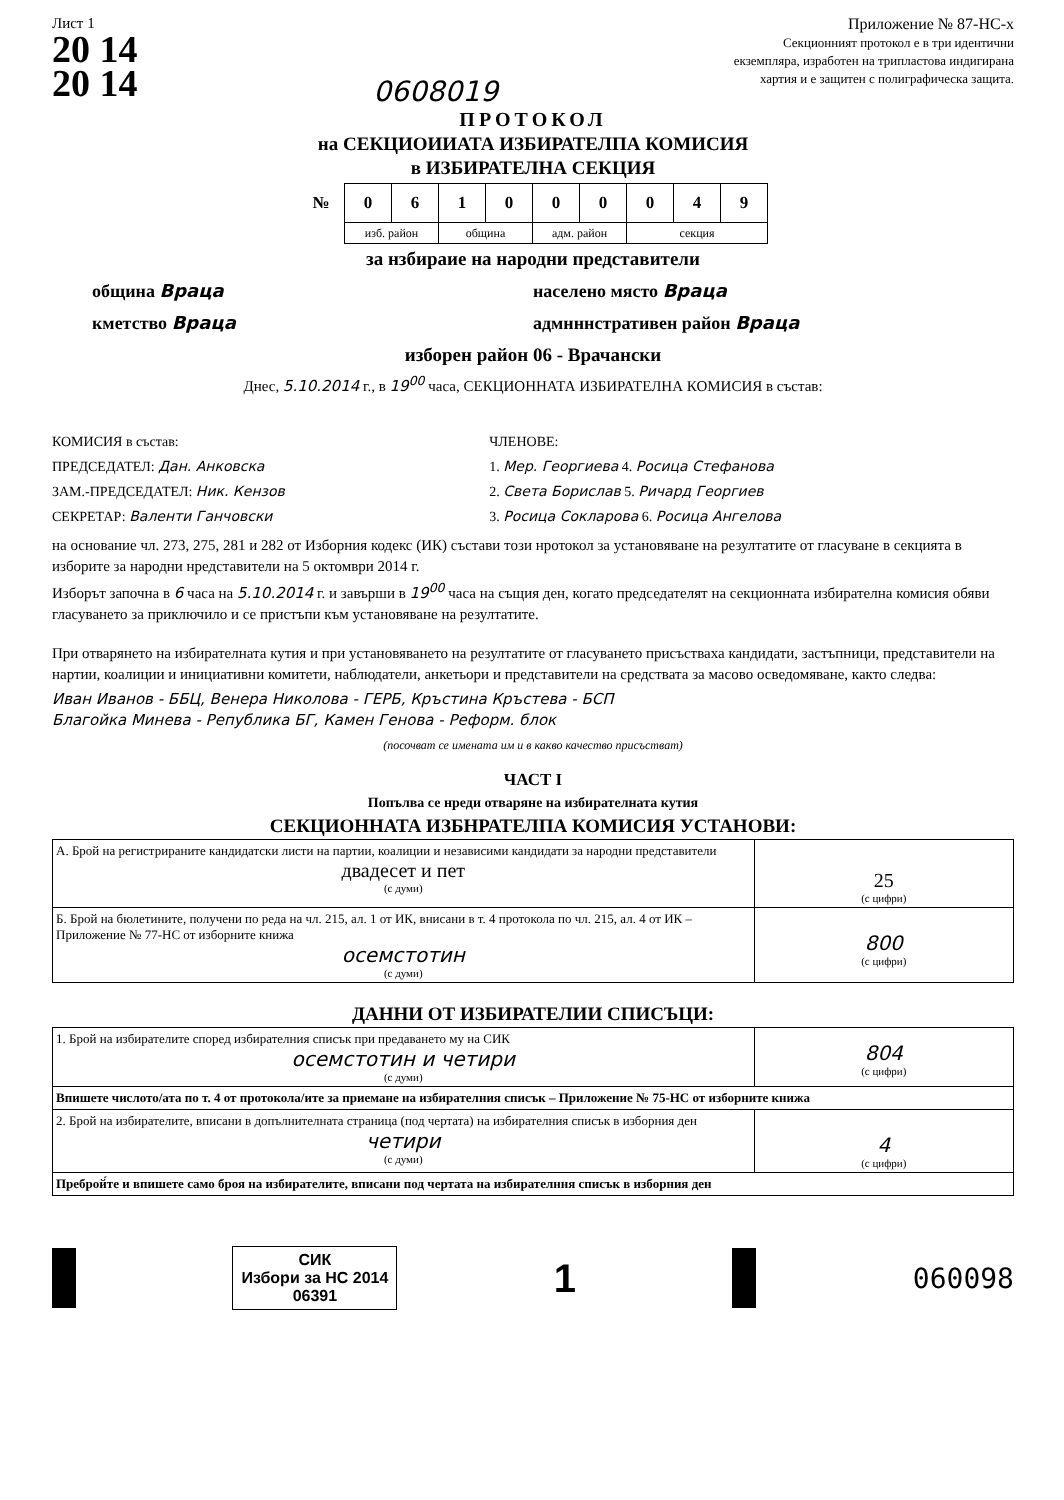Лист 1
20 14
20 14
0608019
Приложение № 87-НС-х
Секционният протокол е в три идентични
екземпляра, изработен на трипластова индигирана
хартия и е защитен с полиграфическа защита.
ПРОТОКОЛ
на СЕКЦИОИИАТА ИЗБИРАТЕЛПА КОМИСИЯ
в ИЗБИРАТЕЛНА СЕКЦИЯ
| № | 0 | 6 | 1 | 0 | 0 | 0 | 0 | 4 | 9 |
| | изб. район | | община | | адм. район | | секция | | |
за нзбираие на народни представители
община Враца населено място Враца
кметство Враца адмнннстративен район Враца
изборен район 06 - Врачански
Днес, 5.10.2014 г., в 19<sup>00</sup> часа, СЕКЦИОННАТА ИЗБИРАТЕЛНА КОМИСИЯ в състав:
КОМИСИЯ в състав:
ПРЕДСЕДАТЕЛ: Дан. Анковска
ЗАМ.-ПРЕДСЕДАТЕЛ: Ник. Кензов
СЕКРЕТАР: Валенти Ганчовски
ЧЛЕНОВЕ:
1. Мер. Георгиева 4. Росица Стефанова
2. Света Борислав 5. Ричард Георгиев
3. Росица Сокларова 6. Росица Ангелова
на основание чл. 273, 275, 281 и 282 от Изборния кодекс (ИК) състави този нротокол за установяване на резултатите от гласуване в секцията в изборите за народни нредставители на 5 октомври 2014 г.
Изборът започна в 6 часа на 5.10.2014 г. и завърши в 19<sup>00</sup> часа на същия ден, когато председателят на секционната избирателна комисия обяви гласуването за приключило и се пристъпи към установяване на резултатите.
При отварянето на избирателната кутия и при установяването на резултатите от гласуването присъстваха кандидати, застъпници, представители на нартии, коалиции и инициативни комитети, наблюдатели, анкетьори и представители на средствата за масово осведомяване, както следва:
Иван Иванов - ББЦ, Венера Николова - ГЕРБ, Кръстина Кръстева - БСП
Благойка Минева - Република БГ, Камен Генова - Реформ. блок
(посочват се имената им и в какво качество присъстват)
ЧАСТ I
Попълва се нреди отваряне на избирателната кутия
СЕКЦИОННАТА ИЗБНРАТЕЛПА КОМИСИЯ УСТАНОВИ:
| А. Брой на регистрираните кандидатски листи на партии, коалиции и независими кандидати за народни представители двадесет и пет (с думи) | 25 (с цифри) |
| Б. Брой на бюлетините, получени по реда на чл. 215, ал. 1 от ИК, внисани в т. 4 протокола по чл. 215, ал. 4 от ИК – Приложение № 77-НС от изборните книжа осемстотин (с думи) | 800 (с цифри) |
ДАННИ ОТ ИЗБИРАТЕЛИИ СПИСЪЦИ:
| 1. Брой на избирателите според избирателния списък при предаването му на СИК осемстотин и четири (с думи) | 804 (с цифри) |
| Впишете числото/ата по т. 4 от протокола/ите за приемане на избирателния списък – Приложение № 75-НС от изборните книжа | |
| 2. Брой на избирателите, вписани в допълнителната страница (под чертата) на избирателния списък в изборния ден четири (с думи) | 4 (с цифри) |
| Преброй́те и впишете само броя на избирателите, вписани под чертата на избирателння списък в изборния ден | |
СИК
Избори за НС 2014
06391
1
060098